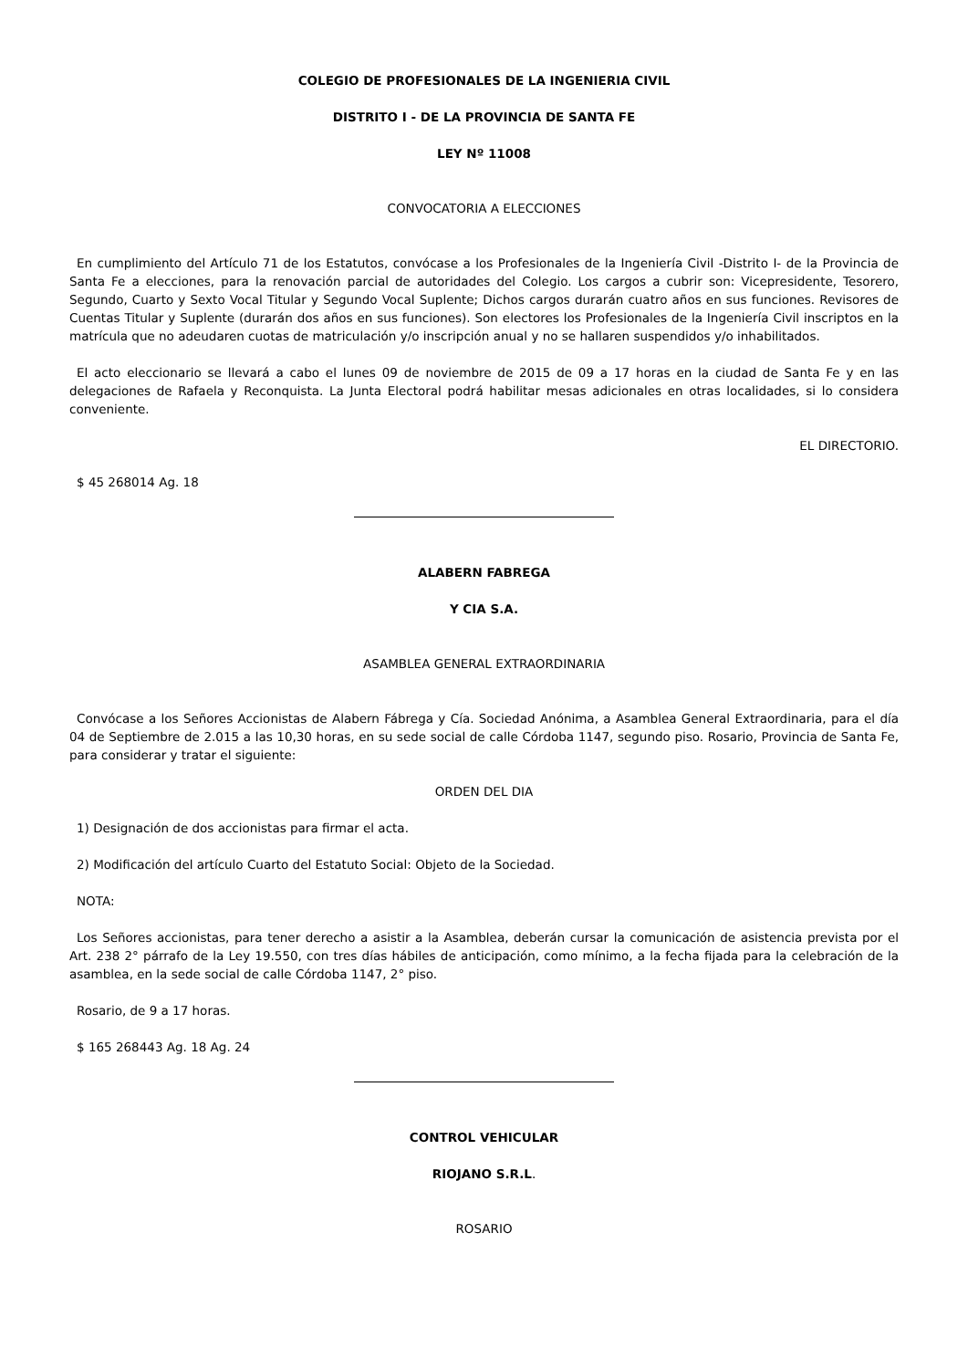COLEGIO DE PROFESIONALES DE LA INGENIERIA CIVIL
DISTRITO I - DE LA PROVINCIA DE SANTA FE
LEY Nº 11008
CONVOCATORIA A ELECCIONES
En cumplimiento del Artículo 71 de los Estatutos, convócase a los Profesionales de la Ingeniería Civil -Distrito I- de la Provincia de Santa Fe a elecciones, para la renovación parcial de autoridades del Colegio. Los cargos a cubrir son: Vicepresidente, Tesorero, Segundo, Cuarto y Sexto Vocal Titular y Segundo Vocal Suplente; Dichos cargos durarán cuatro años en sus funciones. Revisores de Cuentas Titular y Suplente (durarán dos años en sus funciones). Son electores los Profesionales de la Ingeniería Civil inscriptos en la matrícula que no adeudaren cuotas de matriculación y/o inscripción anual y no se hallaren suspendidos y/o inhabilitados.
El acto eleccionario se llevará a cabo el lunes 09 de noviembre de 2015 de 09 a 17 horas en la ciudad de Santa Fe y en las delegaciones de Rafaela y Reconquista. La Junta Electoral podrá habilitar mesas adicionales en otras localidades, si lo considera conveniente.
EL DIRECTORIO.
$ 45 268014 Ag. 18
ALABERN FABREGA
Y CIA S.A.
ASAMBLEA GENERAL EXTRAORDINARIA
Convócase a los Señores Accionistas de Alabern Fábrega y Cía. Sociedad Anónima, a Asamblea General Extraordinaria, para el día 04 de Septiembre de 2.015 a las 10,30 horas, en su sede social de calle Córdoba 1147, segundo piso. Rosario, Provincia de Santa Fe, para considerar y tratar el siguiente:
ORDEN DEL DIA
1) Designación de dos accionistas para firmar el acta.
2) Modificación del artículo Cuarto del Estatuto Social: Objeto de la Sociedad.
NOTA:
Los Señores accionistas, para tener derecho a asistir a la Asamblea, deberán cursar la comunicación de asistencia prevista por el Art. 238 2° párrafo de la Ley 19.550, con tres días hábiles de anticipación, como mínimo, a la fecha fijada para la celebración de la asamblea, en la sede social de calle Córdoba 1147, 2° piso.
Rosario, de 9 a 17 horas.
$ 165 268443 Ag. 18 Ag. 24
CONTROL VEHICULAR
RIOJANO S.R.L.
ROSARIO